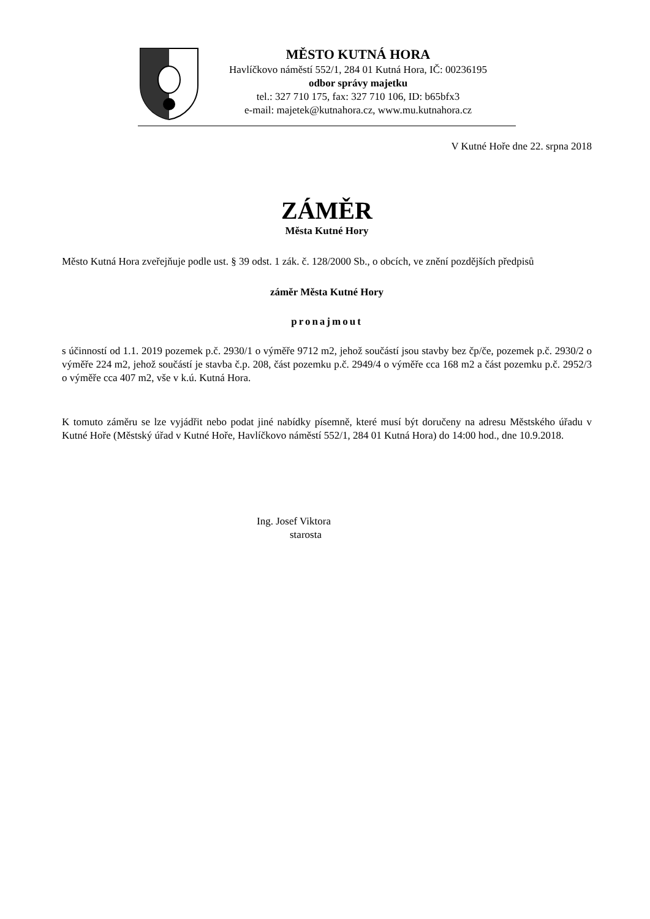MĚSTO KUTNÁ HORA
Havlíčkovo náměstí 552/1, 284 01 Kutná Hora, IČ: 00236195
odbor správy majetku
tel.: 327 710 175, fax: 327 710 106, ID: b65bfx3
e-mail: majetek@kutnahora.cz, www.mu.kutnahora.cz
V Kutné Hoře dne 22. srpna 2018
ZÁMĚR
Města Kutné Hory
Město Kutná Hora zveřejňuje podle ust. § 39 odst. 1 zák. č. 128/2000 Sb., o obcích, ve znění pozdějších předpisů
záměr Města Kutné Hory
pronajmout
s účinností od 1.1. 2019 pozemek p.č. 2930/1 o výměře 9712 m2, jehož součástí jsou stavby bez čp/če, pozemek p.č. 2930/2 o výměře 224 m2, jehož součástí je stavba č.p. 208, část pozemku p.č. 2949/4 o výměře cca 168 m2 a část pozemku p.č. 2952/3 o výměře cca 407 m2, vše v k.ú. Kutná Hora.
K tomuto záměru se lze vyjádřit nebo podat jiné nabídky písemně, které musí být doručeny na adresu Městského úřadu v Kutné Hoře (Městský úřad v Kutné Hoře, Havlíčkovo náměstí 552/1, 284 01 Kutná Hora) do 14:00 hod., dne 10.9.2018.
Ing. Josef Viktora
starosta